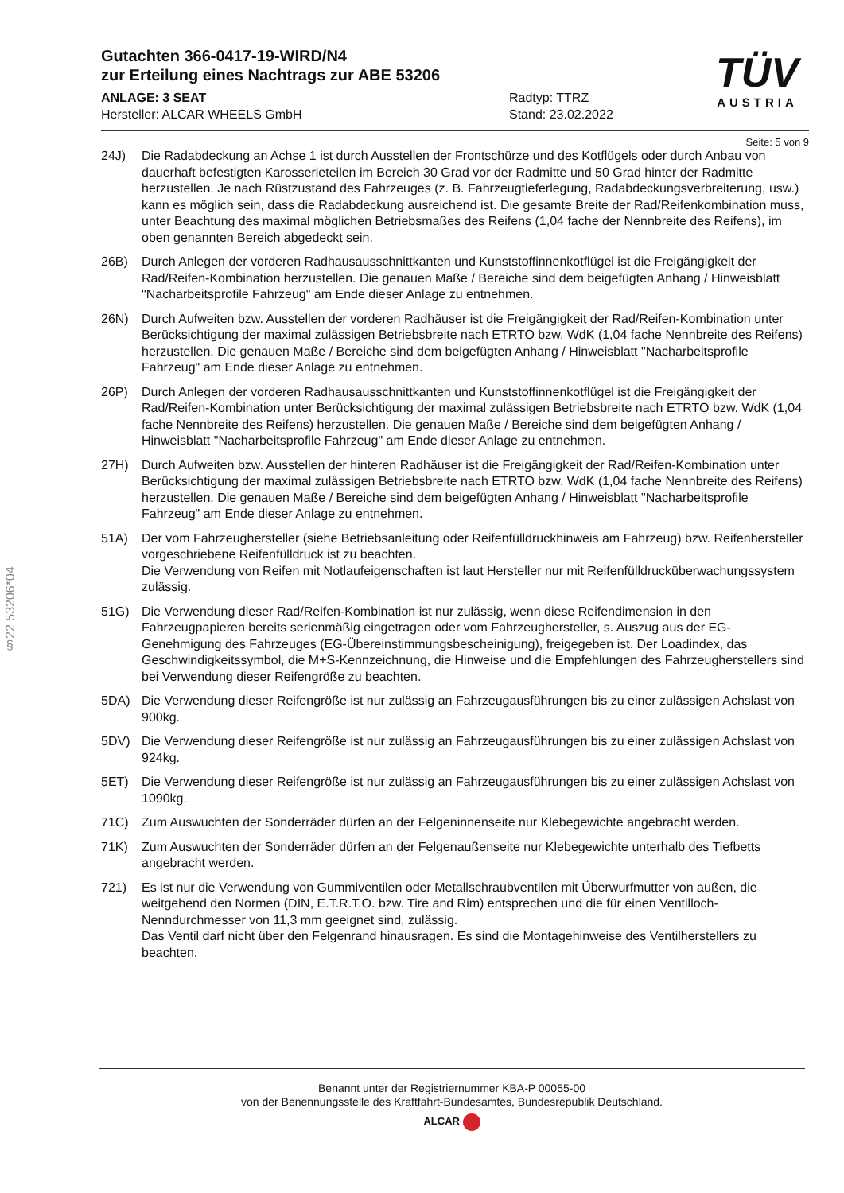§22 53206*04
TÜV
AUSTRIA
Gutachten 366-0417-19-WIRD/N4
zur Erteilung eines Nachtrags zur ABE 53206
ANLAGE: 3 SEAT
Hersteller: ALCAR WHEELS GmbH
Radtyp: TTRZ
Stand: 23.02.2022
Seite: 5 von 9
24J) Die Radabdeckung an Achse 1 ist durch Ausstellen der Frontschürze und des Kotflügels oder durch Anbau von dauerhaft befestigten Karosserieteilen im Bereich 30 Grad vor der Radmitte und 50 Grad hinter der Radmitte herzustellen. Je nach Rüstzustand des Fahrzeuges (z. B. Fahrzeugtieferlegung, Radabdeckungsverbreiterung, usw.) kann es möglich sein, dass die Radabdeckung ausreichend ist. Die gesamte Breite der Rad/Reifenkombination muss, unter Beachtung des maximal möglichen Betriebsmaßes des Reifens (1,04 fache der Nennbreite des Reifens), im oben genannten Bereich abgedeckt sein.
26B) Durch Anlegen der vorderen Radhausausschnittkanten und Kunststoffinnenkotflügel ist die Freigängigkeit der Rad/Reifen-Kombination herzustellen. Die genauen Maße / Bereiche sind dem beigefügten Anhang / Hinweisblatt "Nacharbeitsprofile Fahrzeug" am Ende dieser Anlage zu entnehmen.
26N) Durch Aufweiten bzw. Ausstellen der vorderen Radhäuser ist die Freigängigkeit der Rad/Reifen-Kombination unter Berücksichtigung der maximal zulässigen Betriebsbreite nach ETRTO bzw. WdK (1,04 fache Nennbreite des Reifens) herzustellen. Die genauen Maße / Bereiche sind dem beigefügten Anhang / Hinweisblatt "Nacharbeitsprofile Fahrzeug" am Ende dieser Anlage zu entnehmen.
26P) Durch Anlegen der vorderen Radhausausschnittkanten und Kunststoffinnenkotflügel ist die Freigängigkeit der Rad/Reifen-Kombination unter Berücksichtigung der maximal zulässigen Betriebsbreite nach ETRTO bzw. WdK (1,04 fache Nennbreite des Reifens) herzustellen. Die genauen Maße / Bereiche sind dem beigefügten Anhang / Hinweisblatt "Nacharbeitsprofile Fahrzeug" am Ende dieser Anlage zu entnehmen.
27H) Durch Aufweiten bzw. Ausstellen der hinteren Radhäuser ist die Freigängigkeit der Rad/Reifen-Kombination unter Berücksichtigung der maximal zulässigen Betriebsbreite nach ETRTO bzw. WdK (1,04 fache Nennbreite des Reifens) herzustellen. Die genauen Maße / Bereiche sind dem beigefügten Anhang / Hinweisblatt "Nacharbeitsprofile Fahrzeug" am Ende dieser Anlage zu entnehmen.
51A) Der vom Fahrzeughersteller (siehe Betriebsanleitung oder Reifenfülldruckhinweis am Fahrzeug) bzw. Reifenhersteller vorgeschriebene Reifenfülldruck ist zu beachten.
Die Verwendung von Reifen mit Notlaufeigenschaften ist laut Hersteller nur mit Reifenfülldrucküberwachungssystem zulässig.
51G) Die Verwendung dieser Rad/Reifen-Kombination ist nur zulässig, wenn diese Reifendimension in den Fahrzeugpapieren bereits serienmäßig eingetragen oder vom Fahrzeughersteller, s. Auszug aus der EG-Genehmigung des Fahrzeuges (EG-Übereinstimmungsbescheinigung), freigegeben ist. Der Loadindex, das Geschwindigkeitssymbol, die M+S-Kennzeichnung, die Hinweise und die Empfehlungen des Fahrzeugherstellers sind bei Verwendung dieser Reifengröße zu beachten.
5DA) Die Verwendung dieser Reifengröße ist nur zulässig an Fahrzeugausführungen bis zu einer zulässigen Achslast von 900kg.
5DV) Die Verwendung dieser Reifengröße ist nur zulässig an Fahrzeugausführungen bis zu einer zulässigen Achslast von 924kg.
5ET) Die Verwendung dieser Reifengröße ist nur zulässig an Fahrzeugausführungen bis zu einer zulässigen Achslast von 1090kg.
71C) Zum Auswuchten der Sonderräder dürfen an der Felgeninnenseite nur Klebegewichte angebracht werden.
71K) Zum Auswuchten der Sonderräder dürfen an der Felgenaußenseite nur Klebegewichte unterhalb des Tiefbetts angebracht werden.
721) Es ist nur die Verwendung von Gummiventilen oder Metallschraubventilen mit Überwurfmutter von außen, die weitgehend den Normen (DIN, E.T.R.T.O. bzw. Tire and Rim) entsprechen und die für einen Ventilloch-Nenndurchmesser von 11,3 mm geeignet sind, zulässig.
Das Ventil darf nicht über den Felgenrand hinausragen. Es sind die Montagehinweise des Ventilherstellers zu beachten.
Benannt unter der Registriernummer KBA-P 00055-00
von der Benennungsstelle des Kraftfahrt-Bundesamtes, Bundesrepublik Deutschland.
ALCAR